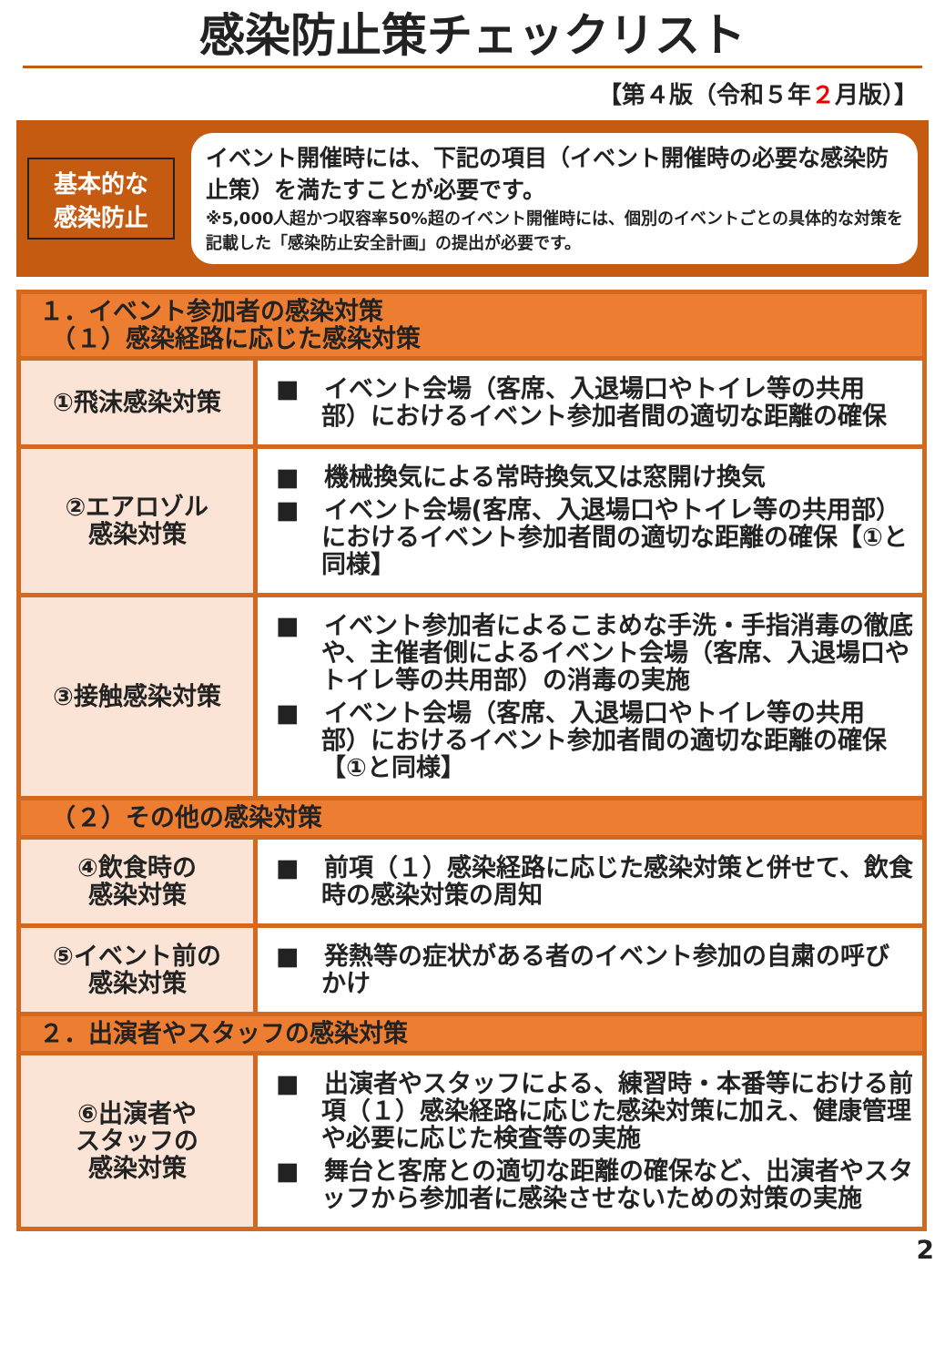感染防止策チェックリスト
【第４版（令和５年２月版）】
基本的な
感染防止
イベント開催時には、下記の項目（イベント開催時の必要な感染防止策）を満たすことが必要です。
※5,000人超かつ収容率50%超のイベント開催時には、個別のイベントごとの具体的な対策を記載した「感染防止安全計画」の提出が必要です。
| １．イベント参加者の感染対策 （１）感染経路に応じた感染対策 | |
| ①飛沫感染対策 | ■ イベント会場（客席、入退場口やトイレ等の共用部）におけるイベント参加者間の適切な距離の確保 |
| ②エアロゾル 感染対策 | ■ 機械換気による常時換気又は窓開け換気 ■ イベント会場(客席、入退場口やトイレ等の共用部）におけるイベント参加者間の適切な距離の確保【①と同様】 |
| ③接触感染対策 | ■ イベント参加者によるこまめな手洗・手指消毒の徹底や、主催者側によるイベント会場（客席、入退場口やトイレ等の共用部）の消毒の実施 ■ イベント会場（客席、入退場口やトイレ等の共用部）におけるイベント参加者間の適切な距離の確保【①と同様】 |
| （２）その他の感染対策 | |
| ④飲食時の 感染対策 | ■ 前項（１）感染経路に応じた感染対策と併せて、飲食時の感染対策の周知 |
| ⑤イベント前の 感染対策 | ■ 発熱等の症状がある者のイベント参加の自粛の呼びかけ |
| ２．出演者やスタッフの感染対策 | |
| ⑥出演者や スタッフの 感染対策 | ■ 出演者やスタッフによる、練習時・本番等における前項（１）感染経路に応じた感染対策に加え、健康管理や必要に応じた検査等の実施 ■ 舞台と客席との適切な距離の確保など、出演者やスタッフから参加者に感染させないための対策の実施 |
2